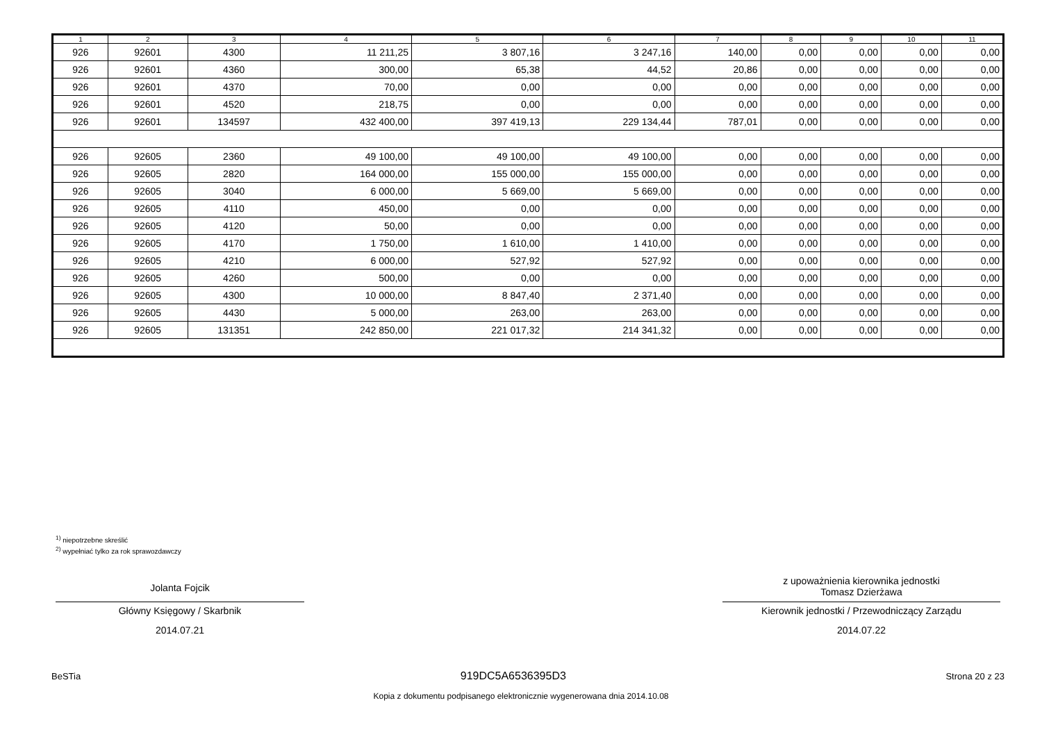| 1 | 2 | 3 | 4 | 5 | 6 | 7 | 8 | 9 | 10 | 11 |
| --- | --- | --- | --- | --- | --- | --- | --- | --- | --- | --- |
| 926 | 92601 | 4300 | 11 211,25 | 3 807,16 | 3 247,16 | 140,00 | 0,00 | 0,00 | 0,00 | 0,00 |
| 926 | 92601 | 4360 | 300,00 | 65,38 | 44,52 | 20,86 | 0,00 | 0,00 | 0,00 | 0,00 |
| 926 | 92601 | 4370 | 70,00 | 0,00 | 0,00 | 0,00 | 0,00 | 0,00 | 0,00 | 0,00 |
| 926 | 92601 | 4520 | 218,75 | 0,00 | 0,00 | 0,00 | 0,00 | 0,00 | 0,00 | 0,00 |
| 926 | 92601 | 134597 | 432 400,00 | 397 419,13 | 229 134,44 | 787,01 | 0,00 | 0,00 | 0,00 | 0,00 |
| 926 | 92605 | 2360 | 49 100,00 | 49 100,00 | 49 100,00 | 0,00 | 0,00 | 0,00 | 0,00 | 0,00 |
| 926 | 92605 | 2820 | 164 000,00 | 155 000,00 | 155 000,00 | 0,00 | 0,00 | 0,00 | 0,00 | 0,00 |
| 926 | 92605 | 3040 | 6 000,00 | 5 669,00 | 5 669,00 | 0,00 | 0,00 | 0,00 | 0,00 | 0,00 |
| 926 | 92605 | 4110 | 450,00 | 0,00 | 0,00 | 0,00 | 0,00 | 0,00 | 0,00 | 0,00 |
| 926 | 92605 | 4120 | 50,00 | 0,00 | 0,00 | 0,00 | 0,00 | 0,00 | 0,00 | 0,00 |
| 926 | 92605 | 4170 | 1 750,00 | 1 610,00 | 1 410,00 | 0,00 | 0,00 | 0,00 | 0,00 | 0,00 |
| 926 | 92605 | 4210 | 6 000,00 | 527,92 | 527,92 | 0,00 | 0,00 | 0,00 | 0,00 | 0,00 |
| 926 | 92605 | 4260 | 500,00 | 0,00 | 0,00 | 0,00 | 0,00 | 0,00 | 0,00 | 0,00 |
| 926 | 92605 | 4300 | 10 000,00 | 8 847,40 | 2 371,40 | 0,00 | 0,00 | 0,00 | 0,00 | 0,00 |
| 926 | 92605 | 4430 | 5 000,00 | 263,00 | 263,00 | 0,00 | 0,00 | 0,00 | 0,00 | 0,00 |
| 926 | 92605 | 131351 | 242 850,00 | 221 017,32 | 214 341,32 | 0,00 | 0,00 | 0,00 | 0,00 | 0,00 |
<sup>1)</sup> niepotrzebne skreślić
<sup>2)</sup> wypełniać tylko za rok sprawozdawczy
Jolanta Fojcik
Główny Księgowy / Skarbnik
2014.07.21
z upoważnienia kierownika jednostki
Tomasz Dzierżawa
Kierownik jednostki / Przewodniczący Zarządu
2014.07.22
BeSTia 919DC5A6536395D3 Strona 20 z 23
Kopia z dokumentu podpisanego elektronicznie wygenerowana dnia 2014.10.08